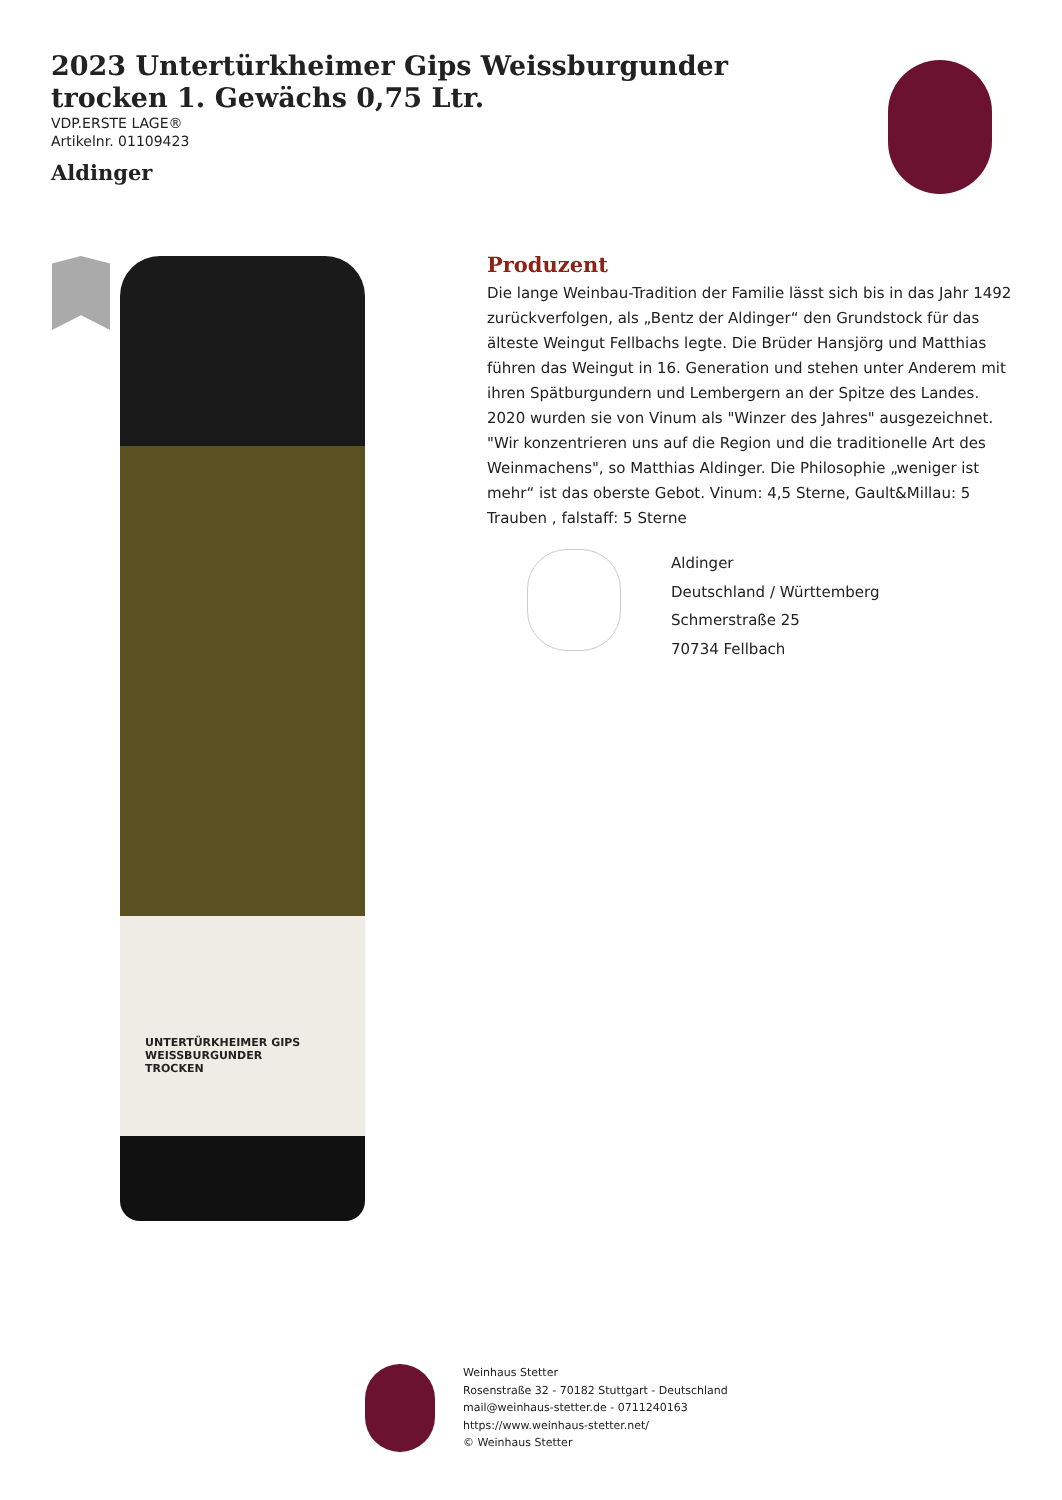2023 Untertürkheimer Gips Weissburgunder trocken 1. Gewächs 0,75 Ltr.
VDP.ERSTE LAGE®
Artikelnr. 01109423
Aldinger
UNTERTÜRKHEIMER GIPS
WEISSBURGUNDER
TROCKEN
Produzent
Die lange Weinbau-Tradition der Familie lässt sich bis in das Jahr 1492 zurückverfolgen, als „Bentz der Aldinger“ den Grundstock für das älteste Weingut Fellbachs legte. Die Brüder Hansjörg und Matthias führen das Weingut in 16. Generation und stehen unter Anderem mit ihren Spätburgundern und Lembergern an der Spitze des Landes. 2020 wurden sie von Vinum als "Winzer des Jahres" ausgezeichnet. "Wir konzentrieren uns auf die Region und die traditionelle Art des Weinmachens", so Matthias Aldinger. Die Philosophie „weniger ist mehr“ ist das oberste Gebot. Vinum: 4,5 Sterne, Gault&Millau: 5 Trauben , falstaff: 5 Sterne
Aldinger
Deutschland / Württemberg
Schmerstraße 25
70734 Fellbach
Weinhaus Stetter
Rosenstraße 32 - 70182 Stuttgart - Deutschland
mail@weinhaus-stetter.de - 0711240163
https://www.weinhaus-stetter.net/
© Weinhaus Stetter